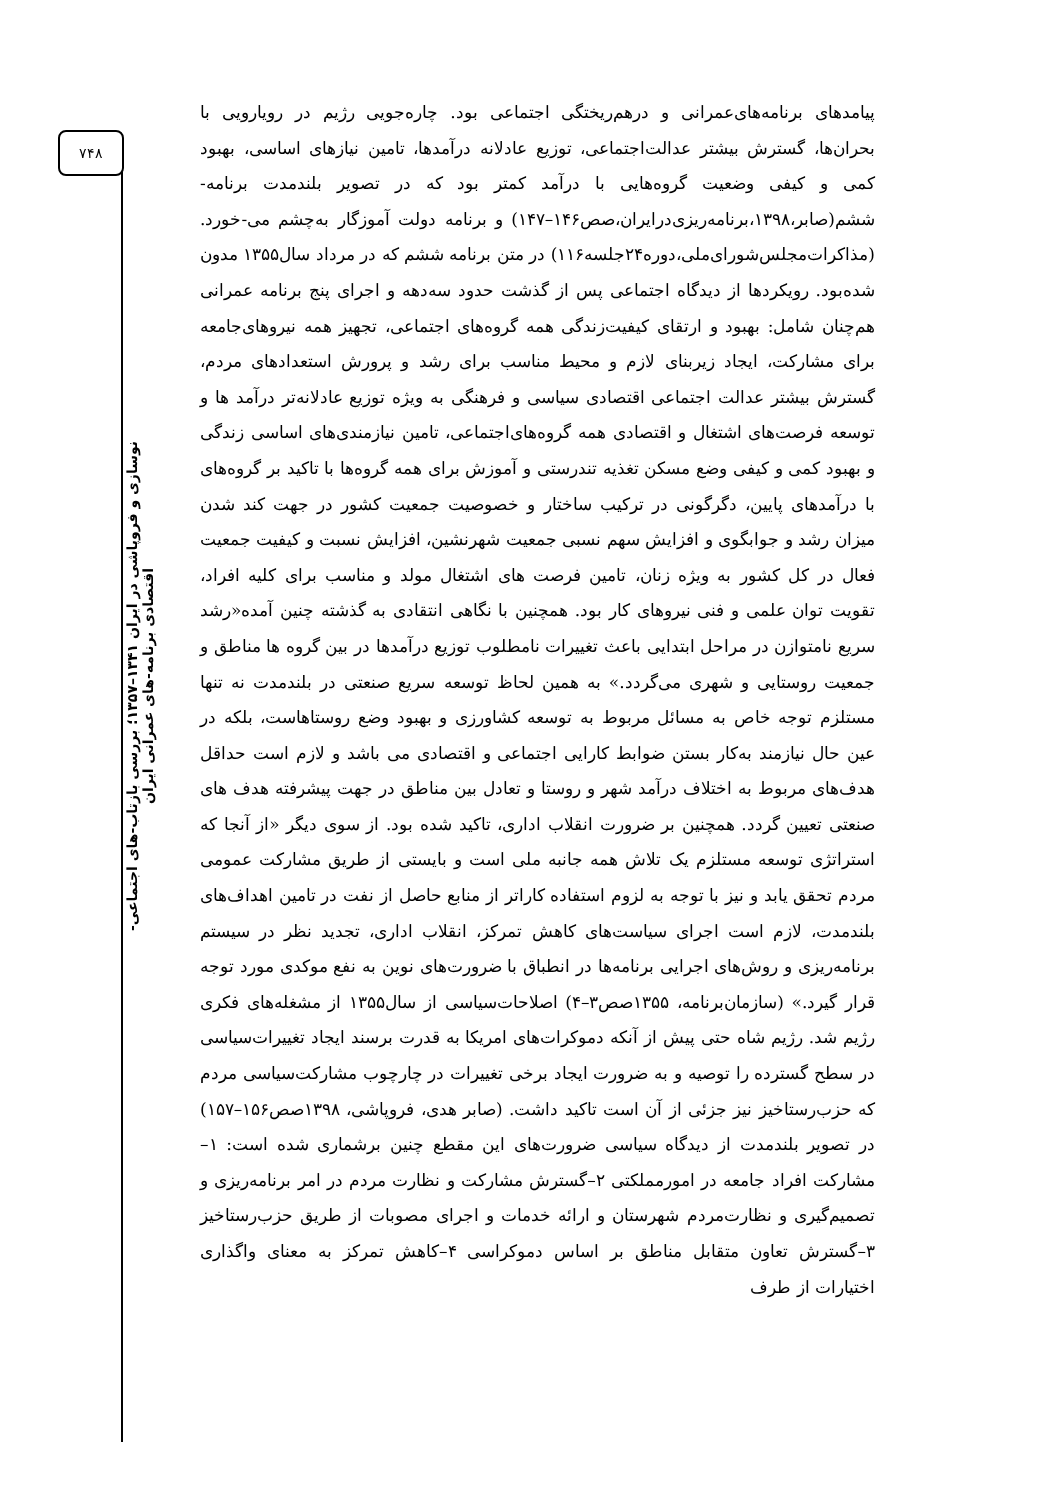۷۴۸
نوسازی و فروپاشی در ایران ۱۳۴۱–۱۳۵۷؛ بررسی بازتاب-های اجتماعی-اقتصادی برنامه-های عمرانی ایران
پیامدهای برنامه‌های‌عمرانی و درهم‌ریختگی اجتماعی بود. چاره‌جویی رژیم در رویارویی با بحران‌ها، گسترش بیشتر عدالت‌اجتماعی، توزیع عادلانه درآمدها، تامین نیازهای اساسی، بهبود کمی و کیفی وضعیت گروه‌هایی با درآمد کمتر بود که در تصویر بلندمدت برنامه-ششم(صابر،۱۳۹۸،برنامه‌ریزی‌درایران،صص۱۴۶–۱۴۷) و برنامه دولت آموزگار به‌چشم می-خورد.(مذاکرات‌مجلس‌شورای‌ملی،دوره۲۴جلسه۱۱۶) در متن برنامه ششم که در مرداد سال۱۳۵۵ مدون شده‌بود. رویکردها از دیدگاه اجتماعی پس از گذشت حدود سه‌دهه و اجرای پنج برنامه عمرانی هم‌چنان شامل: بهبود و ارتقای کیفیت‌زندگی همه گروه‌های اجتماعی، تجهیز همه نیروهای‌جامعه برای مشارکت، ایجاد زیربنای لازم و محیط مناسب برای رشد و پرورش استعدادهای مردم، گسترش بیشتر عدالت اجتماعی اقتصادی سیاسی و فرهنگی به ویژه توزیع عادلانه‌تر درآمد ها و توسعه فرصت‌های اشتغال و اقتصادی همه گروه‌های‌اجتماعی، تامین نیازمندی‌های اساسی زندگی و بهبود کمی و کیفی وضع مسکن تغذیه تندرستی و آموزش برای همه گروه‌ها با تاکید بر گروه‌های با درآمدهای پایین، دگرگونی در ترکیب ساختار و خصوصیت جمعیت کشور در جهت کند شدن میزان رشد و جوابگوی و افزایش سهم نسبی جمعیت شهرنشین، افزایش نسبت و کیفیت جمعیت فعال در کل کشور به ویژه زنان، تامین فرصت های اشتغال مولد و مناسب برای کلیه افراد، تقویت توان علمی و فنی نیروهای کار بود. همچنین با نگاهی انتقادی به گذشته چنین آمده«رشد سریع نامتوازن در مراحل ابتدایی باعث تغییرات نامطلوب توزیع درآمدها در بین گروه ها مناطق و جمعیت روستایی و شهری می‌گردد.» به همین لحاظ توسعه سریع صنعتی در بلندمدت نه تنها مستلزم توجه خاص به مسائل مربوط به توسعه کشاورزی و بهبود وضع روستاهاست، بلکه در عین حال نیازمند به‌کار بستن ضوابط کارایی اجتماعی و اقتصادی می باشد و لازم است حداقل هدف‌های مربوط به اختلاف درآمد شهر و روستا و تعادل بین مناطق در جهت پیشرفته هدف های صنعتی تعیین گردد. همچنین بر ضرورت انقلاب اداری، تاکید شده بود. از سوی دیگر «از آنجا که استراتژی توسعه مستلزم یک تلاش همه جانبه ملی است و بایستی از طریق مشارکت عمومی مردم تحقق یابد و نیز با توجه به لزوم استفاده کاراتر از منابع حاصل از نفت در تامین اهداف‌های بلندمدت، لازم است اجرای سیاست‌های کاهش تمرکز، انقلاب اداری، تجدید نظر در سیستم برنامه‌ریزی و روش‌های اجرایی برنامه‌ها در انطباق با ضرورت‌های نوین به نفع موکدی مورد توجه قرار گیرد.» (سازمان‌برنامه، ۱۳۵۵صص۳–۴) اصلاحات‌سیاسی از سال۱۳۵۵ از مشغله‌های فکری رژیم شد. رژیم شاه حتی پیش از آنکه دموکرات‌های امریکا به قدرت برسند ایجاد تغییرات‌سیاسی در سطح گسترده را توصیه و به ضرورت ایجاد برخی تغییرات در چارچوب مشارکت‌سیاسی مردم که حزب‌رستاخیز نیز جزئی از آن است تاکید داشت. (صابر هدی، فروپاشی، ۱۳۹۸صص۱۵۶–۱۵۷) در تصویر بلندمدت از دیدگاه سیاسی ضرورت‌های این مقطع چنین برشماری شده است: ۱–مشارکت افراد جامعه در امورمملکتی ۲–گسترش مشارکت و نظارت مردم در امر برنامه‌ریزی و تصمیم‌گیری و نظارت‌مردم شهرستان و ارائه خدمات و اجرای مصوبات از طریق حزب‌رستاخیز ۳–گسترش تعاون متقابل مناطق بر اساس دموکراسی ۴–کاهش تمرکز به معنای واگذاری اختیارات از طرف